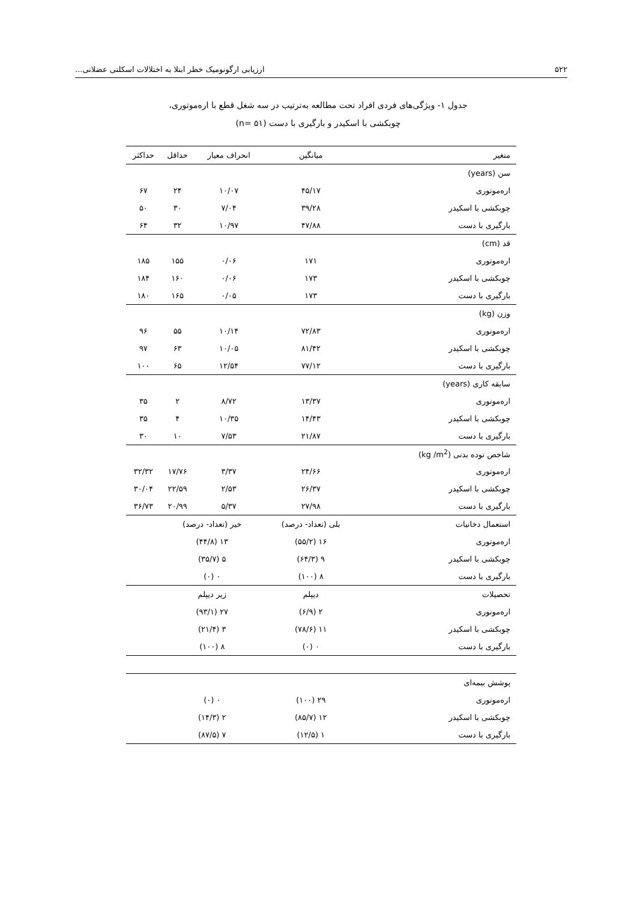۵۲۲ ارزیابی ارگونومیک خطر ابتلا به اختلالات اسکلتی عضلانی...
جدول ۱- ویژگی‌های فردی افراد تحت مطالعه به‌ترتیب در سه شغل قطع با اره‌موتوری،
چوبکشی با اسکیدر و بارگیری با دست (n= ۵۱)
| متغیر | میانگین | انحراف معیار | حداقل | حداکثر |
| --- | --- | --- | --- | --- |
| سن (years) | | | | |
| اره‌موتوری | ۴۵/۱۷ | ۱۰/۰۷ | ۲۴ | ۶۷ |
| چوبکشی با اسکیدر | ۳۹/۲۸ | ۷/۰۴ | ۳۰ | ۵۰ |
| بارگیری با دست | ۴۷/۸۸ | ۱۰/۹۷ | ۳۲ | ۶۴ |
| قد (cm) | | | | |
| اره‌موتوری | ۱۷۱ | ۰/۰۶ | ۱۵۵ | ۱۸۵ |
| چوبکشی با اسکیدر | ۱۷۳ | ۰/۰۶ | ۱۶۰ | ۱۸۴ |
| بارگیری با دست | ۱۷۳ | ۰/۰۵ | ۱۶۵ | ۱۸۰ |
| وزن (kg) | | | | |
| اره‌موتوری | ۷۲/۸۳ | ۱۰/۱۴ | ۵۵ | ۹۶ |
| چوبکشی با اسکیدر | ۸۱/۴۲ | ۱۰/۰۵ | ۶۳ | ۹۷ |
| بارگیری با دست | ۷۷/۱۲ | ۱۲/۵۴ | ۶۵ | ۱۰۰ |
| سابقه کاری (years) | | | | |
| اره‌موتوری | ۱۳/۳۷ | ۸/۷۲ | ۲ | ۳۵ |
| چوبکشی با اسکیدر | ۱۴/۴۳ | ۱۰/۳۵ | ۴ | ۳۵ |
| بارگیری با دست | ۲۱/۸۷ | ۷/۵۳ | ۱۰ | ۳۰ |
| شاخص توده بدنی (kg /m<sup>2</sup>) | | | | |
| اره‌موتوری | ۲۴/۶۶ | ۳/۳۷ | ۱۷/۷۶ | ۳۲/۳۲ |
| چوبکشی با اسکیدر | ۲۶/۳۷ | ۲/۵۳ | ۲۲/۵۹ | ۳۰/۰۴ |
| بارگیری با دست | ۲۷/۹۸ | ۵/۳۷ | ۲۰/۹۹ | ۳۶/۷۳ |
| استعمال دخانیات | بلی (تعداد- درصد) | خیر (تعداد- درصد) | | |
| اره‌موتوری | ۱۶ (۵۵/۲) | ۱۳ (۴۴/۸) | | |
| چوبکشی با اسکیدر | ۹ (۶۴/۳) | ۵ (۳۵/۷) | | |
| بارگیری با دست | ۸ (۱۰۰) | ۰ (۰) | | |
| تحصیلات | دیپلم | زیر دیپلم | | |
| اره‌موتوری | ۲ (۶/۹) | ۲۷ (۹۳/۱) | | |
| چوبکشی با اسکیدر | ۱۱ (۷۸/۶) | ۳ (۲۱/۴) | | |
| بارگیری با دست | ۰ (۰) | ۸ (۱۰۰) | | |
| پوشش بیمه‌ای | | | | |
| اره‌موتوری | ۲۹ (۱۰۰) | ۰ (۰) | | |
| چوبکشی با اسکیدر | ۱۲ (۸۵/۷) | ۲ (۱۴/۳) | | |
| بارگیری با دست | ۱ (۱۲/۵) | ۷ (۸۷/۵) | | |